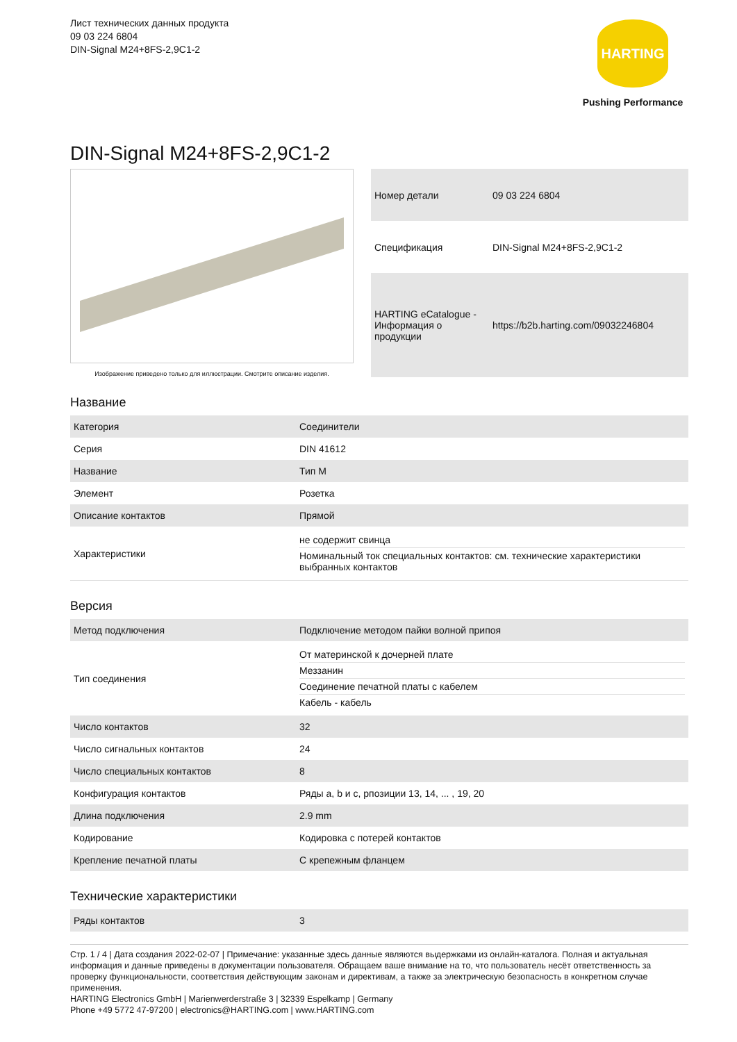Лист технических данных продукта
09 03 224 6804
DIN-Signal M24+8FS-2,9C1-2
HARTING
Pushing Performance
DIN-Signal M24+8FS-2,9C1-2
Изображение приведено только для иллюстрации. Смотрите описание изделия.
| Номер детали | 09 03 224 6804 |
| Спецификация | DIN-Signal M24+8FS-2,9C1-2 |
| HARTING eCatalogue - Информация о продукции | https://b2b.harting.com/09032246804 |
Название
| Категория | Соединители |
| Серия | DIN 41612 |
| Название | Тип M |
| Элемент | Розетка |
| Описание контактов | Прямой |
| Характеристики | не содержит свинца Номинальный ток специальных контактов: см. технические характеристики выбранных контактов |
Версия
| Метод подключения | Подключение методом пайки волной припоя |
| Тип соединения | От материнской к дочерней плате Меззанин Соединение печатной платы с кабелем Кабель - кабель |
| Число контактов | 32 |
| Число сигнальных контактов | 24 |
| Число специальных контактов | 8 |
| Конфигурация контактов | Ряды a, b и c, рпозиции 13, 14, ... , 19, 20 |
| Длина подключения | 2.9 mm |
| Кодирование | Кодировка с потерей контактов |
| Крепление печатной платы | С крепежным фланцем |
Технические характеристики
| Ряды контактов | 3 |
Стр. 1 / 4 | Дата создания 2022-02-07 | Примечание: указанные здесь данные являются выдержками из онлайн-каталога. Полная и актуальная информация и данные приведены в документации пользователя. Обращаем ваше внимание на то, что пользователь несёт ответственность за проверку функциональности, соответствия действующим законам и директивам, а также за электрическую безопасность в конкретном случае применения.
HARTING Electronics GmbH | Marienwerderstraße 3 | 32339 Espelkamp | Germany
Phone +49 5772 47-97200 | electronics@HARTING.com | www.HARTING.com